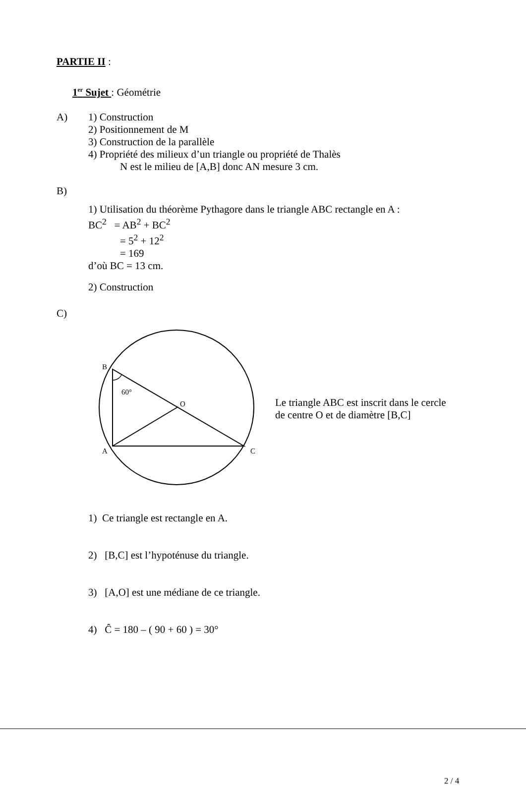PARTIE II :
1<sup>er</sup> Sujet : Géométrie
A) 1) Construction
2) Positionnement de M
3) Construction de la parallèle
4) Propriété des milieux d’un triangle ou propriété de Thalès
N est le milieu de [A,B] donc AN mesure 3 cm.
B)
1) Utilisation du théorème Pythagore dans le triangle ABC rectangle en A :
BC<sup>2</sup> = AB<sup>2</sup> + BC<sup>2</sup>
= 5<sup>2</sup> + 12<sup>2</sup>
= 169
d’où BC = 13 cm.
2) Construction
C)
B
60°
O
A
C
Le triangle ABC est inscrit dans le cercle
de centre O et de diamètre [B,C]
1) Ce triangle est rectangle en A.
2) [B,C] est l’hypoténuse du triangle.
3) [A,O] est une médiane de ce triangle.
4) Ĉ = 180 – ( 90 + 60 ) = 30°
2 / 4